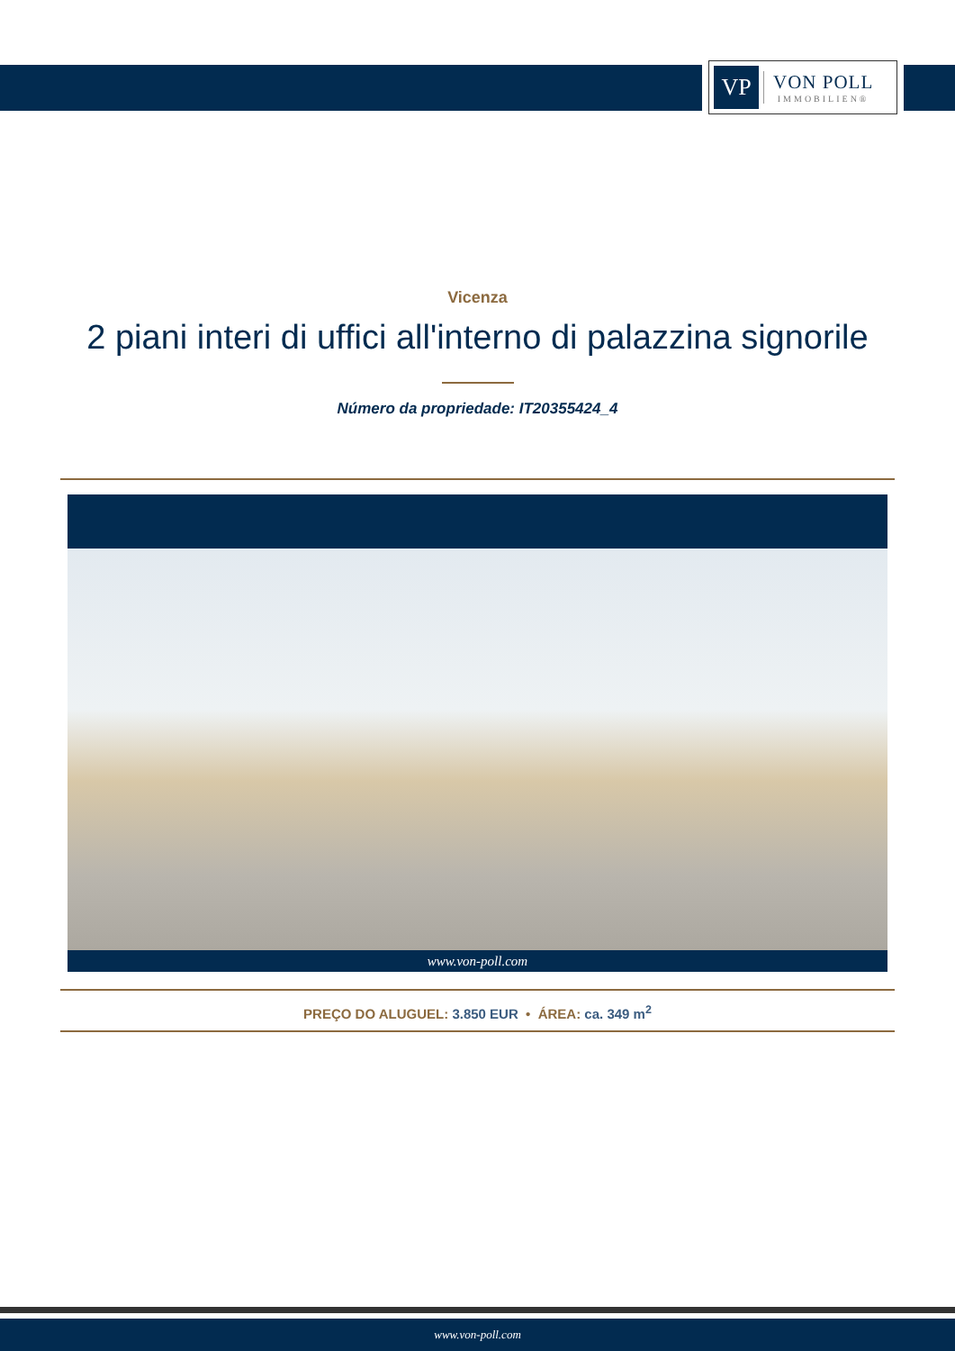VP
VON POLL
IMMOBILIEN®
Vicenza
2 piani interi di uffici all'interno di palazzina signorile
Número da propriedade: IT20355424_4
www.von-poll.com
PREÇO DO ALUGUEL: 3.850 EUR • ÁREA: ca. 349 m<sup>2</sup>
www.von-poll.com